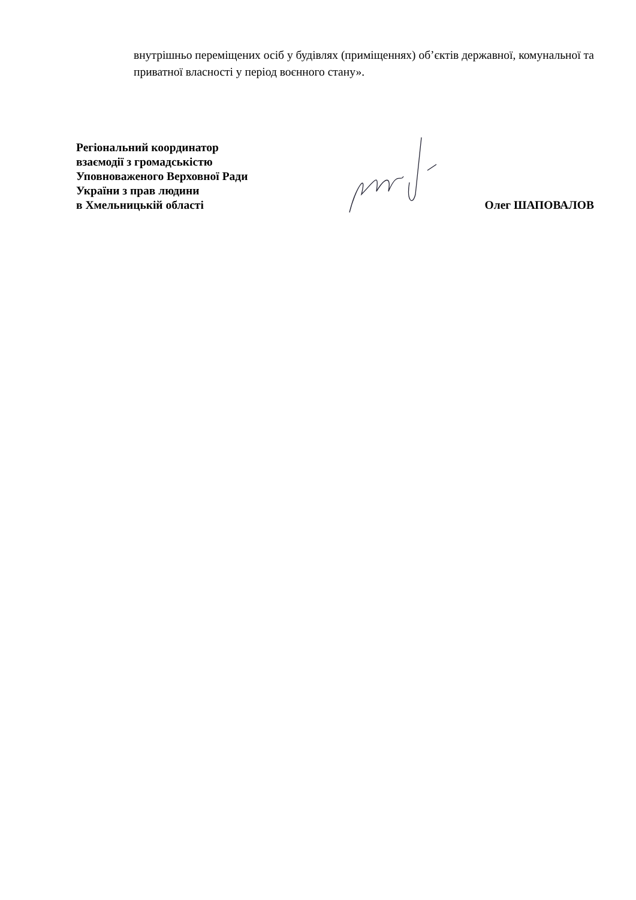внутрішньо переміщених осіб у будівлях (приміщеннях) об’єктів державної, комунальної та приватної власності у період воєнного стану».
Регіональний координатор
взаємодії з громадськістю
Уповноваженого Верховної Ради
України з прав людини
в Хмельницькій області
Олег ШАПОВАЛОВ